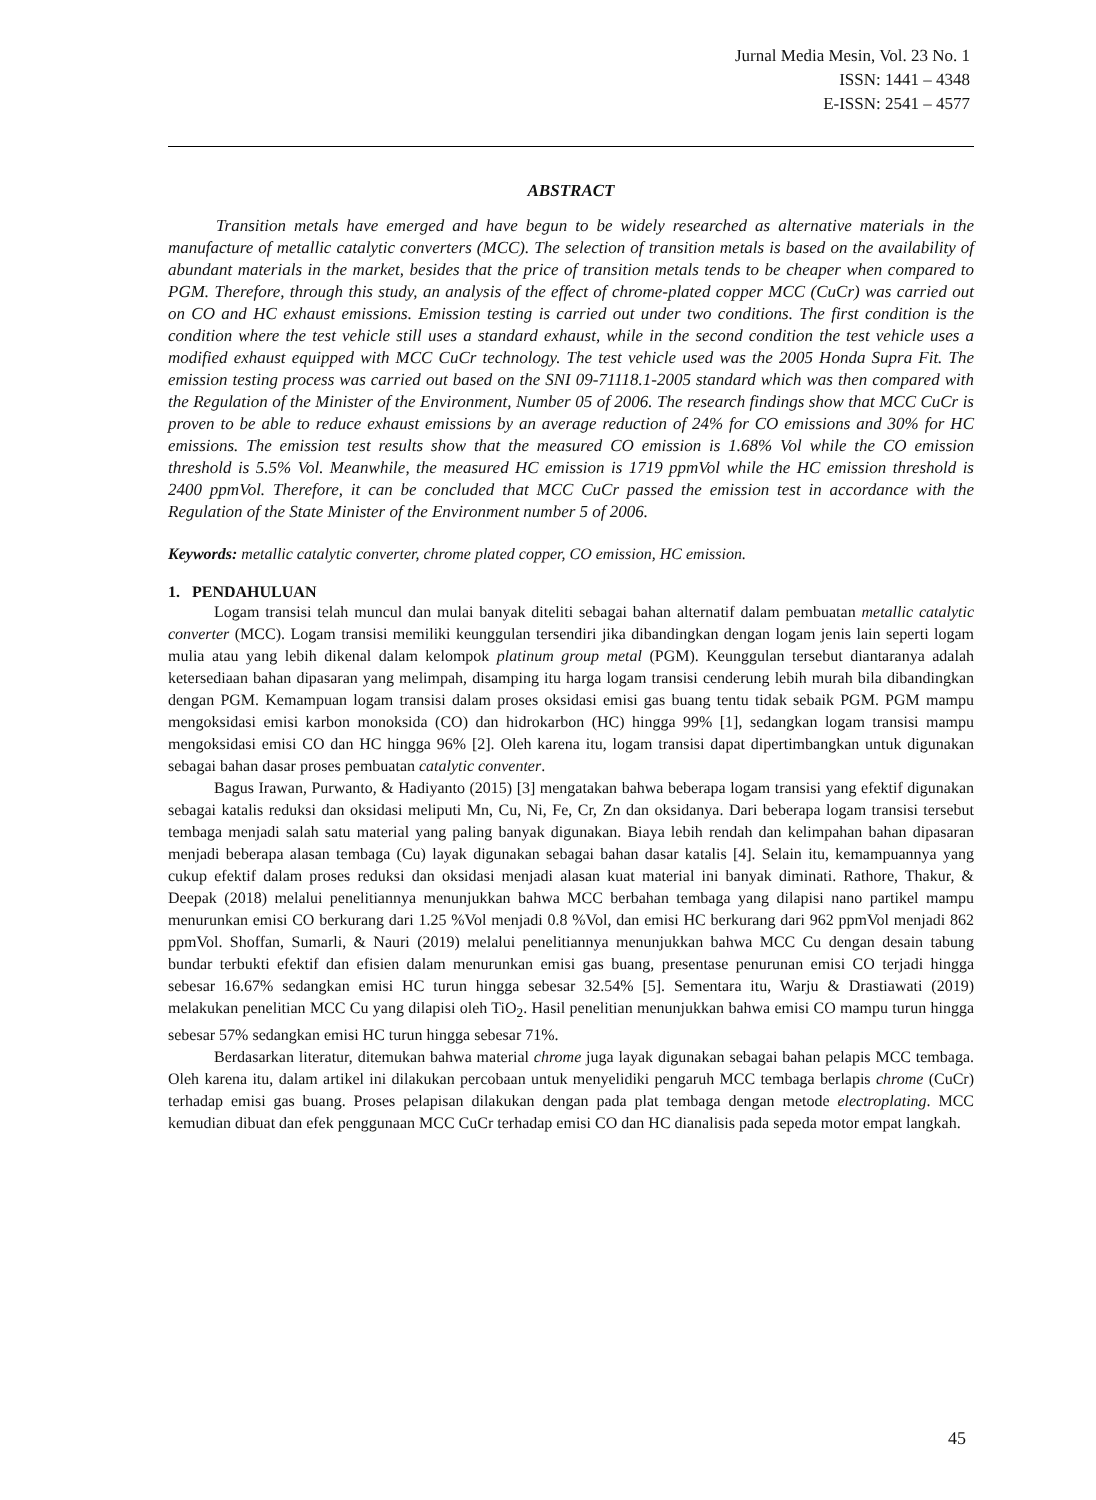Jurnal Media Mesin, Vol. 23 No. 1
ISSN: 1441 – 4348
E-ISSN: 2541 – 4577
ABSTRACT
Transition metals have emerged and have begun to be widely researched as alternative materials in the manufacture of metallic catalytic converters (MCC). The selection of transition metals is based on the availability of abundant materials in the market, besides that the price of transition metals tends to be cheaper when compared to PGM. Therefore, through this study, an analysis of the effect of chrome-plated copper MCC (CuCr) was carried out on CO and HC exhaust emissions. Emission testing is carried out under two conditions. The first condition is the condition where the test vehicle still uses a standard exhaust, while in the second condition the test vehicle uses a modified exhaust equipped with MCC CuCr technology. The test vehicle used was the 2005 Honda Supra Fit. The emission testing process was carried out based on the SNI 09-71118.1-2005 standard which was then compared with the Regulation of the Minister of the Environment, Number 05 of 2006. The research findings show that MCC CuCr is proven to be able to reduce exhaust emissions by an average reduction of 24% for CO emissions and 30% for HC emissions. The emission test results show that the measured CO emission is 1.68% Vol while the CO emission threshold is 5.5% Vol. Meanwhile, the measured HC emission is 1719 ppmVol while the HC emission threshold is 2400 ppmVol. Therefore, it can be concluded that MCC CuCr passed the emission test in accordance with the Regulation of the State Minister of the Environment number 5 of 2006.
Keywords: metallic catalytic converter, chrome plated copper, CO emission, HC emission.
1. PENDAHULUAN
Logam transisi telah muncul dan mulai banyak diteliti sebagai bahan alternatif dalam pembuatan metallic catalytic converter (MCC). Logam transisi memiliki keunggulan tersendiri jika dibandingkan dengan logam jenis lain seperti logam mulia atau yang lebih dikenal dalam kelompok platinum group metal (PGM). Keunggulan tersebut diantaranya adalah ketersediaan bahan dipasaran yang melimpah, disamping itu harga logam transisi cenderung lebih murah bila dibandingkan dengan PGM. Kemampuan logam transisi dalam proses oksidasi emisi gas buang tentu tidak sebaik PGM. PGM mampu mengoksidasi emisi karbon monoksida (CO) dan hidrokarbon (HC) hingga 99% [1], sedangkan logam transisi mampu mengoksidasi emisi CO dan HC hingga 96% [2]. Oleh karena itu, logam transisi dapat dipertimbangkan untuk digunakan sebagai bahan dasar proses pembuatan catalytic conventer.
Bagus Irawan, Purwanto, & Hadiyanto (2015) [3] mengatakan bahwa beberapa logam transisi yang efektif digunakan sebagai katalis reduksi dan oksidasi meliputi Mn, Cu, Ni, Fe, Cr, Zn dan oksidanya. Dari beberapa logam transisi tersebut tembaga menjadi salah satu material yang paling banyak digunakan. Biaya lebih rendah dan kelimpahan bahan dipasaran menjadi beberapa alasan tembaga (Cu) layak digunakan sebagai bahan dasar katalis [4]. Selain itu, kemampuannya yang cukup efektif dalam proses reduksi dan oksidasi menjadi alasan kuat material ini banyak diminati. Rathore, Thakur, & Deepak (2018) melalui penelitiannya menunjukkan bahwa MCC berbahan tembaga yang dilapisi nano partikel mampu menurunkan emisi CO berkurang dari 1.25 %Vol menjadi 0.8 %Vol, dan emisi HC berkurang dari 962 ppmVol menjadi 862 ppmVol. Shoffan, Sumarli, & Nauri (2019) melalui penelitiannya menunjukkan bahwa MCC Cu dengan desain tabung bundar terbukti efektif dan efisien dalam menurunkan emisi gas buang, presentase penurunan emisi CO terjadi hingga sebesar 16.67% sedangkan emisi HC turun hingga sebesar 32.54% [5]. Sementara itu, Warju & Drastiawati (2019) melakukan penelitian MCC Cu yang dilapisi oleh TiO<sub>2</sub>. Hasil penelitian menunjukkan bahwa emisi CO mampu turun hingga sebesar 57% sedangkan emisi HC turun hingga sebesar 71%.
Berdasarkan literatur, ditemukan bahwa material chrome juga layak digunakan sebagai bahan pelapis MCC tembaga. Oleh karena itu, dalam artikel ini dilakukan percobaan untuk menyelidiki pengaruh MCC tembaga berlapis chrome (CuCr) terhadap emisi gas buang. Proses pelapisan dilakukan dengan pada plat tembaga dengan metode electroplating. MCC kemudian dibuat dan efek penggunaan MCC CuCr terhadap emisi CO dan HC dianalisis pada sepeda motor empat langkah.
45